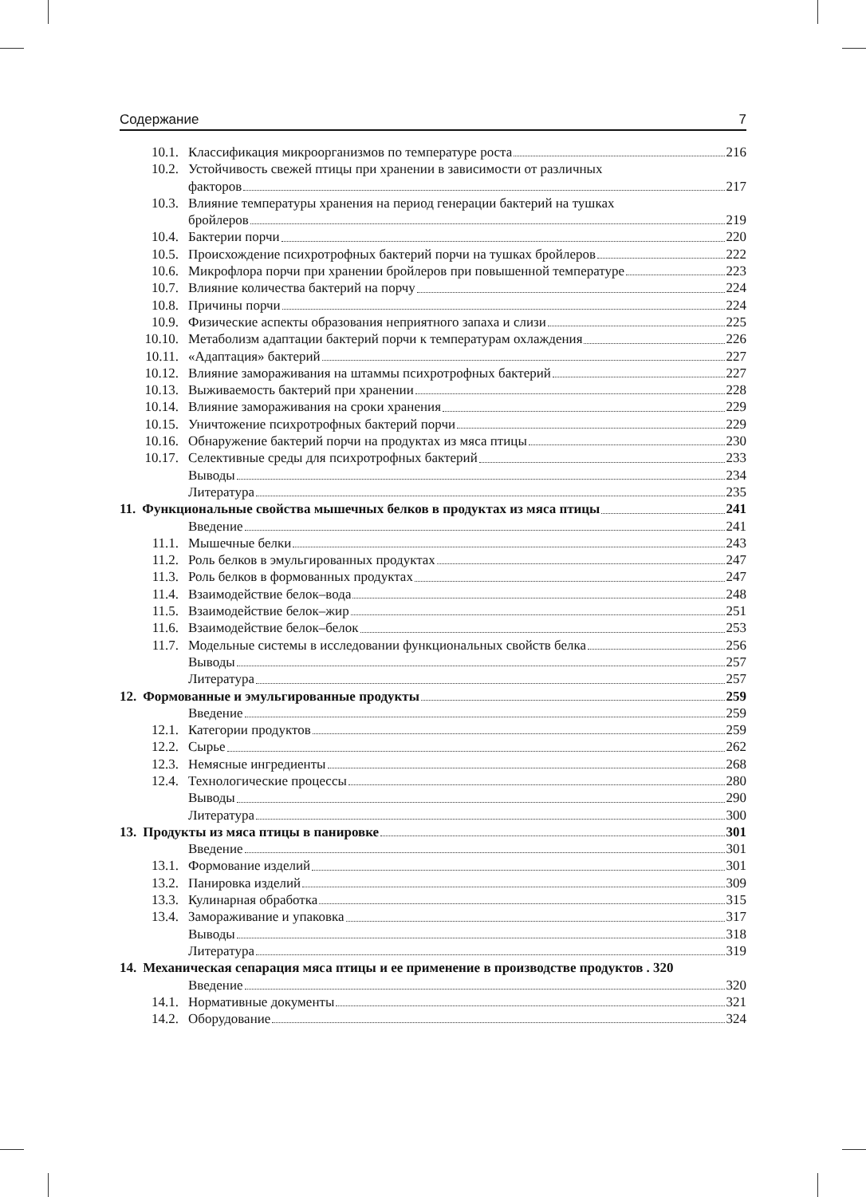Содержание 7
10.1. Классификация микроорганизмов по температуре роста 216
10.2. Устойчивость свежей птицы при хранении в зависимости от различных
факторов 217
10.3. Влияние температуры хранения на период генерации бактерий на тушках
бройлеров 219
10.4. Бактерии порчи 220
10.5. Происхождение психротрофных бактерий порчи на тушках бройлеров 222
10.6. Микрофлора порчи при хранении бройлеров при повышенной температуре 223
10.7. Влияние количества бактерий на порчу 224
10.8. Причины порчи 224
10.9. Физические аспекты образования неприятного запаха и слизи 225
10.10. Метаболизм адаптации бактерий порчи к температурам охлаждения 226
10.11. «Адаптация» бактерий 227
10.12. Влияние замораживания на штаммы психротрофных бактерий 227
10.13. Выживаемость бактерий при хранении 228
10.14. Влияние замораживания на сроки хранения 229
10.15. Уничтожение психротрофных бактерий порчи 229
10.16. Обнаружение бактерий порчи на продуктах из мяса птицы 230
10.17. Селективные среды для психротрофных бактерий 233
Выводы 234
Литература 235
11. Функциональные свойства мышечных белков в продуктах из мяса птицы 241
Введение 241
11.1. Мышечные белки 243
11.2. Роль белков в эмульгированных продуктах 247
11.3. Роль белков в формованных продуктах 247
11.4. Взаимодействие белок–вода 248
11.5. Взаимодействие белок–жир 251
11.6. Взаимодействие белок–белок 253
11.7. Модельные системы в исследовании функциональных свойств белка 256
Выводы 257
Литература 257
12. Формованные и эмульгированные продукты 259
Введение 259
12.1. Категории продуктов 259
12.2. Сырье 262
12.3. Немясные ингредиенты 268
12.4. Технологические процессы 280
Выводы 290
Литература 300
13. Продукты из мяса птицы в панировке 301
Введение 301
13.1. Формование изделий 301
13.2. Панировка изделий 309
13.3. Кулинарная обработка 315
13.4. Замораживание и упаковка 317
Выводы 318
Литература 319
14. Механическая сепарация мяса птицы и ее применение в производстве продуктов . 320
Введение 320
14.1. Нормативные документы 321
14.2. Оборудование 324